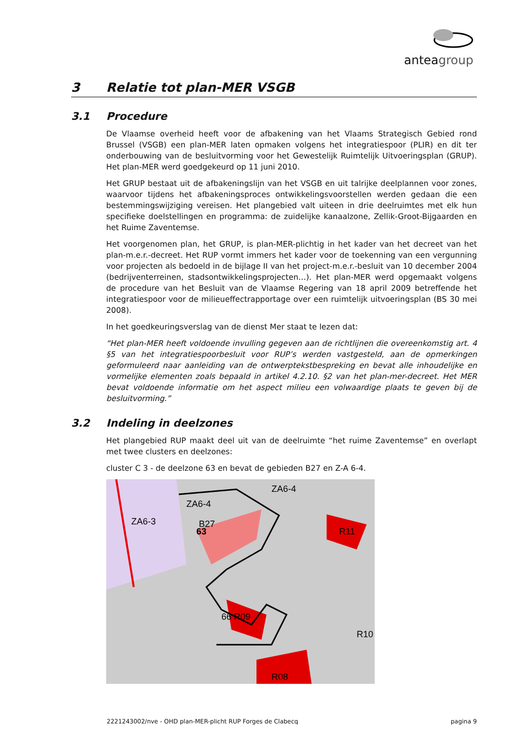anteagroup
3 Relatie tot plan-MER VSGB
3.1 Procedure
De Vlaamse overheid heeft voor de afbakening van het Vlaams Strategisch Gebied rond Brussel (VSGB) een plan-MER laten opmaken volgens het integratiespoor (PLIR) en dit ter onderbouwing van de besluitvorming voor het Gewestelijk Ruimtelijk Uitvoeringsplan (GRUP). Het plan-MER werd goedgekeurd op 11 juni 2010.
Het GRUP bestaat uit de afbakeningslijn van het VSGB en uit talrijke deelplannen voor zones, waarvoor tijdens het afbakeningsproces ontwikkelingsvoorstellen werden gedaan die een bestemmingswijziging vereisen. Het plangebied valt uiteen in drie deelruimtes met elk hun specifieke doelstellingen en programma: de zuidelijke kanaalzone, Zellik-Groot-Bijgaarden en het Ruime Zaventemse.
Het voorgenomen plan, het GRUP, is plan-MER-plichtig in het kader van het decreet van het plan-m.e.r.-decreet. Het RUP vormt immers het kader voor de toekenning van een vergunning voor projecten als bedoeld in de bijlage II van het project-m.e.r.-besluit van 10 december 2004 (bedrijventerreinen, stadsontwikkelingsprojecten…). Het plan-MER werd opgemaakt volgens de procedure van het Besluit van de Vlaamse Regering van 18 april 2009 betreffende het integratiespoor voor de milieueffectrapportage over een ruimtelijk uitvoeringsplan (BS 30 mei 2008).
In het goedkeuringsverslag van de dienst Mer staat te lezen dat:
“Het plan-MER heeft voldoende invulling gegeven aan de richtlijnen die overeenkomstig art. 4 §5 van het integratiespoorbesluit voor RUP’s werden vastgesteld, aan de opmerkingen geformuleerd naar aanleiding van de ontwerptekstbespreking en bevat alle inhoudelijke en vormelijke elementen zoals bepaald in artikel 4.2.10. §2 van het plan-mer-decreet. Het MER bevat voldoende informatie om het aspect milieu een volwaardige plaats te geven bij de besluitvorming.”
3.2 Indeling in deelzones
Het plangebied RUP maakt deel uit van de deelruimte “het ruime Zaventemse” en overlapt met twee clusters en deelzones:
cluster C 3 - de deelzone 63 en bevat de gebieden B27 en Z-A 6-4.
ZA6-4
ZA6-4
ZA6-3
B27
63
R11
66 R09
R10
R08
2221243002/nve - OHD plan-MER-plicht RUP Forges de Clabecq pagina 9